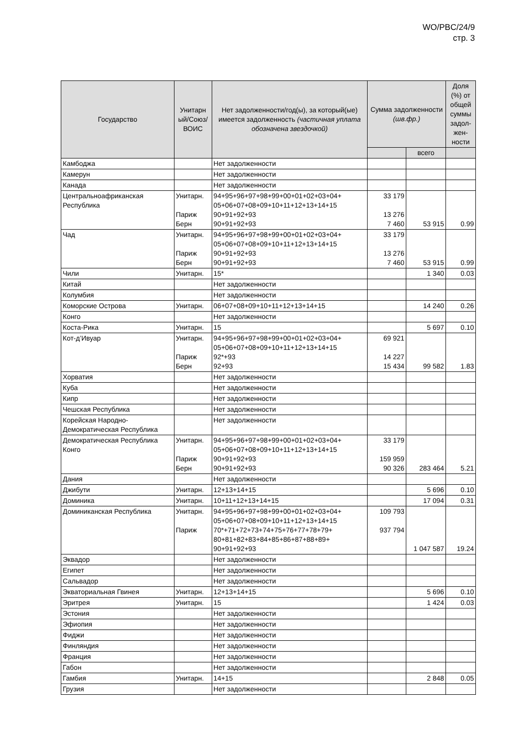WO/PBC/24/9
стр. 3
| Государство | Унитарн ый/Союз/ ВОИС | Нет задолженности/год(ы), за который(ые) имеется задолженность (частичная уплата обозначена звездочкой) | Сумма задолженности (шв.фр.) | | Доля (%) от общей суммы задол-жен-ности |
| --- | --- | --- | --- | --- | --- |
| | | | | всего | |
| Камбоджа | | Нет задолженности | | | |
| Камерун | | Нет задолженности | | | |
| Канада | | Нет задолженности | | | |
| Центральноафриканская Республика | Унитарн. Париж Берн | 94+95+96+97+98+99+00+01+02+03+04+ 05+06+07+08+09+10+11+12+13+14+15 90+91+92+93 90+91+92+93 | 33 179 13 276 7 460 | 53 915 | 0.99 |
| Чад | Унитарн. Париж Берн | 94+95+96+97+98+99+00+01+02+03+04+ 05+06+07+08+09+10+11+12+13+14+15 90+91+92+93 90+91+92+93 | 33 179 13 276 7 460 | 53 915 | 0.99 |
| Чили | Унитарн. | 15* | | 1 340 | 0.03 |
| Китай | | Нет задолженности | | | |
| Колумбия | | Нет задолженности | | | |
| Коморские Острова | Унитарн. | 06+07+08+09+10+11+12+13+14+15 | | 14 240 | 0.26 |
| Конго | | Нет задолженности | | | |
| Коста-Рика | Унитарн. | 15 | | 5 697 | 0.10 |
| Кот-д’Ивуар | Унитарн. Париж Берн | 94+95+96+97+98+99+00+01+02+03+04+ 05+06+07+08+09+10+11+12+13+14+15 92*+93 92+93 | 69 921 14 227 15 434 | 99 582 | 1.83 |
| Хорватия | | Нет задолженности | | | |
| Куба | | Нет задолженности | | | |
| Кипр | | Нет задолженности | | | |
| Чешская Республика | | Нет задолженности | | | |
| Корейская Народно-Демократическая Республика | | Нет задолженности | | | |
| Демократическая Республика Конго | Унитарн. Париж Берн | 94+95+96+97+98+99+00+01+02+03+04+ 05+06+07+08+09+10+11+12+13+14+15 90+91+92+93 90+91+92+93 | 33 179 159 959 90 326 | 283 464 | 5.21 |
| Дания | | Нет задолженности | | | |
| Джибути | Унитарн. | 12+13+14+15 | | 5 696 | 0.10 |
| Доминика | Унитарн. | 10+11+12+13+14+15 | | 17 094 | 0.31 |
| Доминиканская Республика | Унитарн. Париж | 94+95+96+97+98+99+00+01+02+03+04+ 05+06+07+08+09+10+11+12+13+14+15 70*+71+72+73+74+75+76+77+78+79+ 80+81+82+83+84+85+86+87+88+89+ 90+91+92+93 | 109 793 937 794 | 1 047 587 | 19.24 |
| Эквадор | | Нет задолженности | | | |
| Египет | | Нет задолженности | | | |
| Сальвадор | | Нет задолженности | | | |
| Экваториальная Гвинея | Унитарн. | 12+13+14+15 | | 5 696 | 0.10 |
| Эритрея | Унитарн. | 15 | | 1 424 | 0.03 |
| Эстония | | Нет задолженности | | | |
| Эфиопия | | Нет задолженности | | | |
| Фиджи | | Нет задолженности | | | |
| Финляндия | | Нет задолженности | | | |
| Франция | | Нет задолженности | | | |
| Габон | | Нет задолженности | | | |
| Гамбия | Унитарн. | 14+15 | | 2 848 | 0.05 |
| Грузия | | Нет задолженности | | | |